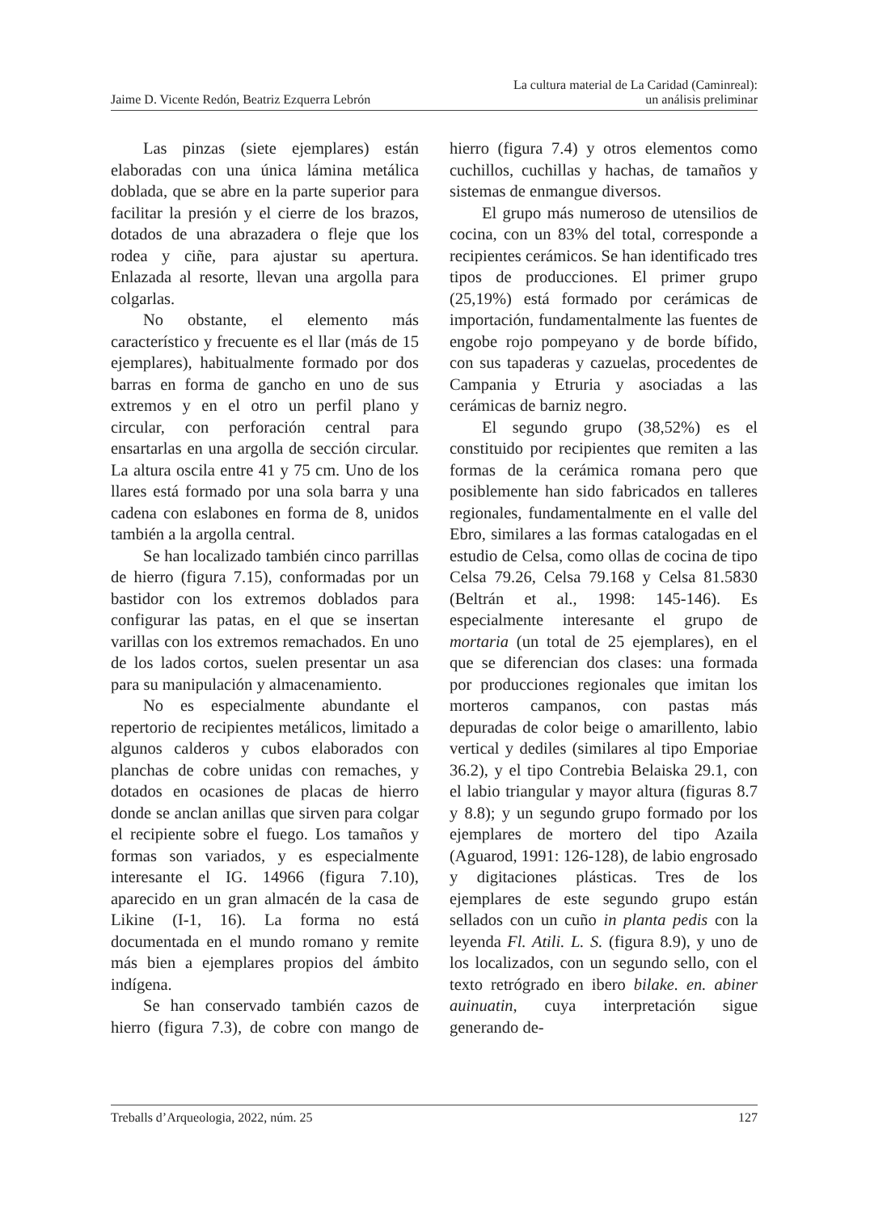Jaime D. Vicente Redón, Beatriz Ezquerra Lebrón
La cultura material de La Caridad (Caminreal):
un análisis preliminar
Las pinzas (siete ejemplares) están elaboradas con una única lámina metálica doblada, que se abre en la parte superior para facilitar la presión y el cierre de los brazos, dotados de una abrazadera o fleje que los rodea y ciñe, para ajustar su apertura. Enlazada al resorte, llevan una argolla para colgarlas.
No obstante, el elemento más característico y frecuente es el llar (más de 15 ejemplares), habitualmente formado por dos barras en forma de gancho en uno de sus extremos y en el otro un perfil plano y circular, con perforación central para ensartarlas en una argolla de sección circular. La altura oscila entre 41 y 75 cm. Uno de los llares está formado por una sola barra y una cadena con eslabones en forma de 8, unidos también a la argolla central.
Se han localizado también cinco parrillas de hierro (figura 7.15), conformadas por un bastidor con los extremos doblados para configurar las patas, en el que se insertan varillas con los extremos remachados. En uno de los lados cortos, suelen presentar un asa para su manipulación y almacenamiento.
No es especialmente abundante el repertorio de recipientes metálicos, limitado a algunos calderos y cubos elaborados con planchas de cobre unidas con remaches, y dotados en ocasiones de placas de hierro donde se anclan anillas que sirven para colgar el recipiente sobre el fuego. Los tamaños y formas son variados, y es especialmente interesante el IG. 14966 (figura 7.10), aparecido en un gran almacén de la casa de Likine (I-1, 16). La forma no está documentada en el mundo romano y remite más bien a ejemplares propios del ámbito indígena.
Se han conservado también cazos de hierro (figura 7.3), de cobre con mango de hierro (figura 7.4) y otros elementos como cuchillos, cuchillas y hachas, de tamaños y sistemas de enmangue diversos.
El grupo más numeroso de utensilios de cocina, con un 83% del total, corresponde a recipientes cerámicos. Se han identificado tres tipos de producciones. El primer grupo (25,19%) está formado por cerámicas de importación, fundamentalmente las fuentes de engobe rojo pompeyano y de borde bífido, con sus tapaderas y cazuelas, procedentes de Campania y Etruria y asociadas a las cerámicas de barniz negro.
El segundo grupo (38,52%) es el constituido por recipientes que remiten a las formas de la cerámica romana pero que posiblemente han sido fabricados en talleres regionales, fundamentalmente en el valle del Ebro, similares a las formas catalogadas en el estudio de Celsa, como ollas de cocina de tipo Celsa 79.26, Celsa 79.168 y Celsa 81.5830 (Beltrán et al., 1998: 145-146). Es especialmente interesante el grupo de mortaria (un total de 25 ejemplares), en el que se diferencian dos clases: una formada por producciones regionales que imitan los morteros campanos, con pastas más depuradas de color beige o amarillento, labio vertical y dediles (similares al tipo Emporiae 36.2), y el tipo Contrebia Belaiska 29.1, con el labio triangular y mayor altura (figuras 8.7 y 8.8); y un segundo grupo formado por los ejemplares de mortero del tipo Azaila (Aguarod, 1991: 126-128), de labio engrosado y digitaciones plásticas. Tres de los ejemplares de este segundo grupo están sellados con un cuño in planta pedis con la leyenda Fl. Atili. L. S. (figura 8.9), y uno de los localizados, con un segundo sello, con el texto retrógrado en ibero bilake. en. abiner auinuatin, cuya interpretación sigue generando de-
Treballs d’Arqueologia, 2022, núm. 25
127